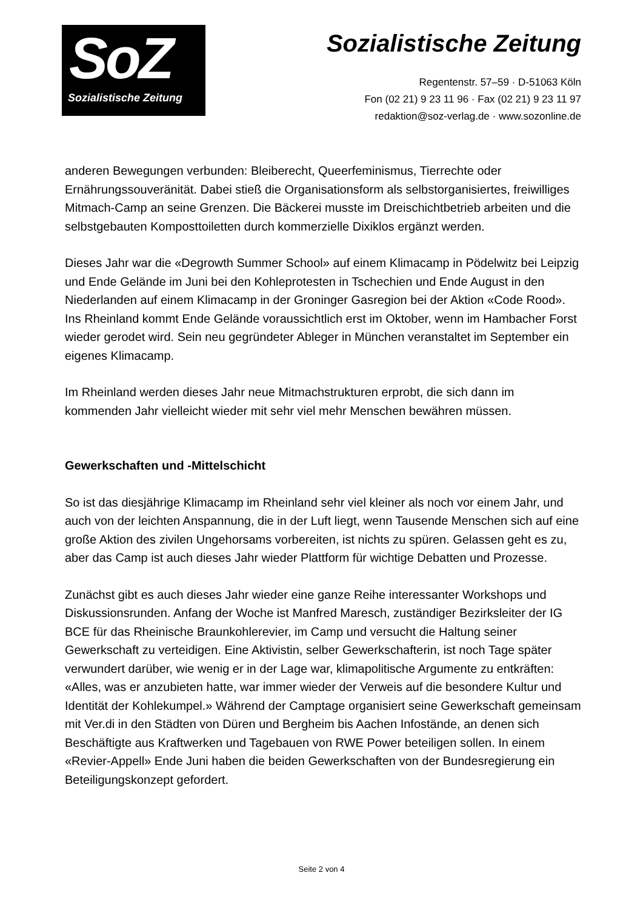SoZ
Sozialistische Zeitung
Sozialistische Zeitung
Regentenstr. 57–59 · D-51063 Köln
Fon (02 21) 9 23 11 96 · Fax (02 21) 9 23 11 97
redaktion@soz-verlag.de · www.sozonline.de
anderen Bewegungen verbunden: Bleiberecht, Queerfeminismus, Tierrechte oder Ernährungssouveränität. Dabei stieß die Organisationsform als selbstorganisiertes, freiwilliges Mitmach-Camp an seine Grenzen. Die Bäckerei musste im Dreischichtbetrieb arbeiten und die selbstgebauten Komposttoiletten durch kommerzielle Dixiklos ergänzt werden.
Dieses Jahr war die «Degrowth Summer School» auf einem Klimacamp in Pödelwitz bei Leipzig und Ende Gelände im Juni bei den Kohleprotesten in Tschechien und Ende August in den Niederlanden auf einem Klimacamp in der Groninger Gasregion bei der Aktion «Code Rood». Ins Rheinland kommt Ende Gelände voraussichtlich erst im Oktober, wenn im Hambacher Forst wieder gerodet wird. Sein neu gegründeter Ableger in München veranstaltet im September ein eigenes Klimacamp.
Im Rheinland werden dieses Jahr neue Mitmachstrukturen erprobt, die sich dann im kommenden Jahr vielleicht wieder mit sehr viel mehr Menschen bewähren müssen.
Gewerkschaften und -Mittelschicht
So ist das diesjährige Klimacamp im Rheinland sehr viel kleiner als noch vor einem Jahr, und auch von der leichten Anspannung, die in der Luft liegt, wenn Tausende Menschen sich auf eine große Aktion des zivilen Ungehorsams vorbereiten, ist nichts zu spüren. Gelassen geht es zu, aber das Camp ist auch dieses Jahr wieder Plattform für wichtige Debatten und Prozesse.
Zunächst gibt es auch dieses Jahr wieder eine ganze Reihe interessanter Workshops und Diskussionsrunden. Anfang der Woche ist Manfred Maresch, zuständiger Bezirksleiter der IG BCE für das Rheinische Braunkohlerevier, im Camp und versucht die Haltung seiner Gewerkschaft zu verteidigen. Eine Aktivistin, selber Gewerkschafterin, ist noch Tage später verwundert darüber, wie wenig er in der Lage war, klimapolitische Argumente zu entkräften: «Alles, was er anzubieten hatte, war immer wieder der Verweis auf die besondere Kultur und Identität der Kohlekumpel.» Während der Camptage organisiert seine Gewerkschaft gemeinsam mit Ver.di in den Städten von Düren und Bergheim bis Aachen Infostände, an denen sich Beschäftigte aus Kraftwerken und Tagebauen von RWE Power beteiligen sollen. In einem «Revier-Appell» Ende Juni haben die beiden Gewerkschaften von der Bundesregierung ein Beteiligungskonzept gefordert.
Seite 2 von 4